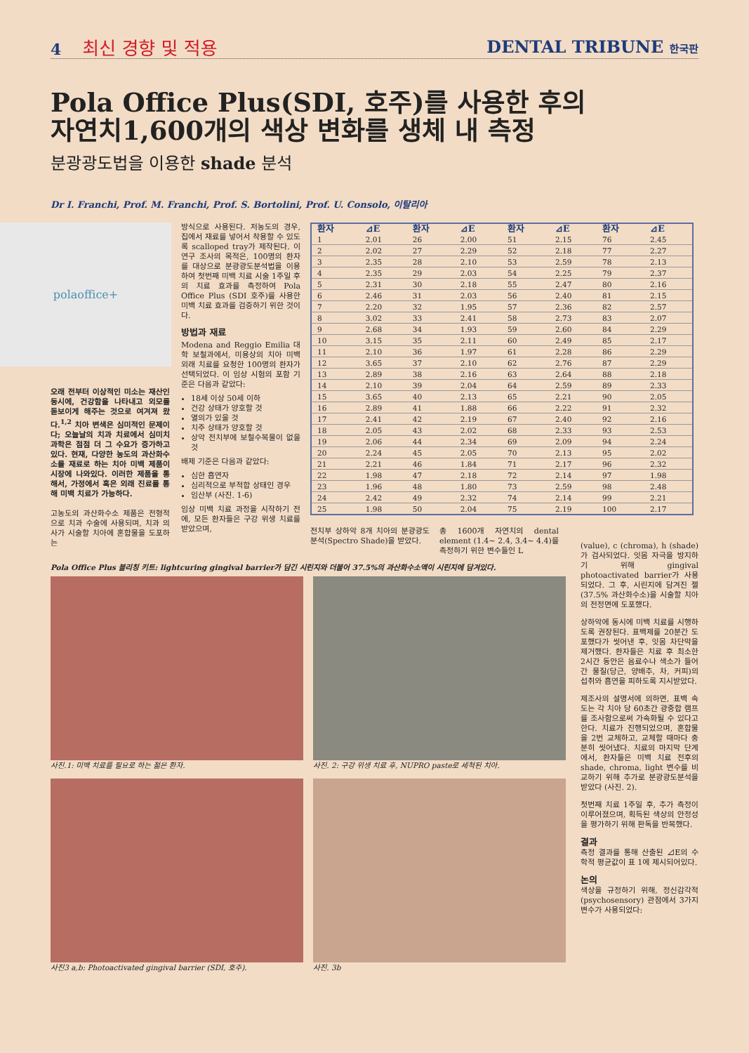4 최신 경향 및 적용
DENTAL TRIBUNE 한국판
Pola Office Plus(SDI, 호주)를 사용한 후의
자연치1,600개의 색상 변화를 생체 내 측정
분광광도법을 이용한 shade 분석
Dr I. Franchi, Prof. M. Franchi, Prof. S. Bortolini, Prof. U. Consolo, 이탈리아
polaoffice+
오래 전부터 이상적인 미소는 재산인 동시에, 건강함을 나타내고 외모를 돋보이게 해주는 것으로 여겨져 왔다.<sup>1,2</sup> 치아 변색은 심미적인 문제이다; 오늘날의 치과 치료에서 심미치과학은 점점 더 그 수요가 증가하고 있다. 현재, 다양한 농도의 과산화수소를 재료로 하는 치아 미백 제품이 시장에 나와있다. 이러한 제품을 통해서, 가정에서 혹은 외래 진료를 통해 미백 치료가 가능하다.
고농도의 과산화수소 제품은 전형적으로 치과 수술에 사용되며, 치과 의사가 시술할 치아에 혼합물을 도포하는
방식으로 사용된다. 저농도의 경우, 집에서 재료를 넣어서 착용할 수 있도록 scalloped tray가 제작된다. 이 연구 조사의 목적은, 100명의 환자를 대상으로 분광광도분석법을 이용하여 첫번째 미백 치료 시술 1주일 후의 치료 효과를 측정하여 Pola Office Plus (SDI 호주)를 사용한 미백 치료 효과를 검증하기 위한 것이다.
방법과 재료
Modena and Reggio Emilia 대학 보철과에서, 미용상의 치아 미백 외래 치료를 요청한 100명의 환자가 선택되었다. 이 임상 시험의 포함 기준은 다음과 같았다:
18세 이상 50세 이하
건강 상태가 양호할 것
열의가 있을 것
치주 상태가 양호할 것
상악 전치부에 보철수복물이 없을 것
배제 기준은 다음과 같았다:
심한 흡연자
심리적으로 부적합 상태인 경우
임산부 (사진. 1-6)
임상 미백 치료 과정을 시작하기 전에, 모든 환자들은 구강 위생 치료를 받았으며,
| 환자 | ⊿E | 환자 | ⊿E | 환자 | ⊿E | 환자 | ⊿E |
| --- | --- | --- | --- | --- | --- | --- | --- |
| 1 | 2.01 | 26 | 2.00 | 51 | 2.15 | 76 | 2.45 |
| 2 | 2.02 | 27 | 2.29 | 52 | 2.18 | 77 | 2.27 |
| 3 | 2.35 | 28 | 2.10 | 53 | 2.59 | 78 | 2.13 |
| 4 | 2.35 | 29 | 2.03 | 54 | 2.25 | 79 | 2.37 |
| 5 | 2.31 | 30 | 2.18 | 55 | 2.47 | 80 | 2.16 |
| 6 | 2.46 | 31 | 2.03 | 56 | 2.40 | 81 | 2.15 |
| 7 | 2.20 | 32 | 1.95 | 57 | 2.36 | 82 | 2.57 |
| 8 | 3.02 | 33 | 2.41 | 58 | 2.73 | 83 | 2.07 |
| 9 | 2.68 | 34 | 1.93 | 59 | 2.60 | 84 | 2.29 |
| 10 | 3.15 | 35 | 2.11 | 60 | 2.49 | 85 | 2.17 |
| 11 | 2.10 | 36 | 1.97 | 61 | 2.28 | 86 | 2.29 |
| 12 | 3.65 | 37 | 2.10 | 62 | 2.76 | 87 | 2.29 |
| 13 | 2.89 | 38 | 2.16 | 63 | 2.64 | 88 | 2.18 |
| 14 | 2.10 | 39 | 2.04 | 64 | 2.59 | 89 | 2.33 |
| 15 | 3.65 | 40 | 2.13 | 65 | 2.21 | 90 | 2.05 |
| 16 | 2.89 | 41 | 1.88 | 66 | 2.22 | 91 | 2.32 |
| 17 | 2.41 | 42 | 2.19 | 67 | 2.40 | 92 | 2.16 |
| 18 | 2.05 | 43 | 2.02 | 68 | 2.33 | 93 | 2.53 |
| 19 | 2.06 | 44 | 2.34 | 69 | 2.09 | 94 | 2.24 |
| 20 | 2.24 | 45 | 2.05 | 70 | 2.13 | 95 | 2.02 |
| 21 | 2.21 | 46 | 1.84 | 71 | 2.17 | 96 | 2.32 |
| 22 | 1.98 | 47 | 2.18 | 72 | 2.14 | 97 | 1.98 |
| 23 | 1.96 | 48 | 1.80 | 73 | 2.59 | 98 | 2.48 |
| 24 | 2.42 | 49 | 2.32 | 74 | 2.14 | 99 | 2.21 |
| 25 | 1.98 | 50 | 2.04 | 75 | 2.19 | 100 | 2.17 |
전치부 상하악 8개 치아의 분광광도분석(Spectro Shade)을 받았다.
총 1600개 자연치의 dental element (1.4~ 2.4, 3.4~ 4.4)를 측정하기 위한 변수들인 L
Pola Office Plus 블리칭 키트: lightcuring gingival barrier가 담긴 시린지와 더불어 37.5%의 과산화수소액이 시린지에 담겨있다.
사진.1: 미백 치료를 필요로 하는 젊은 환자. 사진. 2: 구강 위생 치료 후, NUPRO paste로 세척된 치아.
사진3 a,b: Photoactivated gingival barrier (SDI, 호주). 사진. 3b
(value), c (chroma), h (shade)가 검사되었다. 잇몸 자극을 방지하기 위해 gingival photoactivated barrier가 사용되었다. 그 후, 시린지에 담겨진 젤 (37.5% 과산화수소)을 시술할 치아의 전정면에 도포했다.
상하악에 동시에 미백 치료를 시행하도록 권장된다. 표백제를 20분간 도포했다가 씻어낸 후, 잇몸 차단막을 제거했다. 환자들은 치료 후 최소한 2시간 동안은 음료수나 색소가 들어간 물질(당근, 양배추, 차, 커피)의 섭취와 흡연을 피하도록 지시받았다.
제조사의 설명서에 의하면, 표백 속도는 각 치아 당 60초간 광중합 램프를 조사함으로써 가속화될 수 있다고 한다. 치료가 진행되었으며, 혼합물을 2번 교체하고, 교체할 때마다 충분히 씻어냈다. 치료의 마지막 단계에서, 환자들은 미백 치료 전후의 shade, chroma, light 변수를 비교하기 위해 추가로 분광광도분석을 받았다 (사진. 2).
첫번째 치료 1주일 후, 추가 측정이 이루어졌으며, 획득된 색상의 안정성을 평가하기 위해 판독을 반복했다.
결과
측정 결과를 통해 산출된 ⊿E의 수학적 평균값이 표 1에 제시되어있다.
논의
색상을 규정하기 위해, 정신감각적(psychosensory) 관점에서 3가지 변수가 사용되었다: